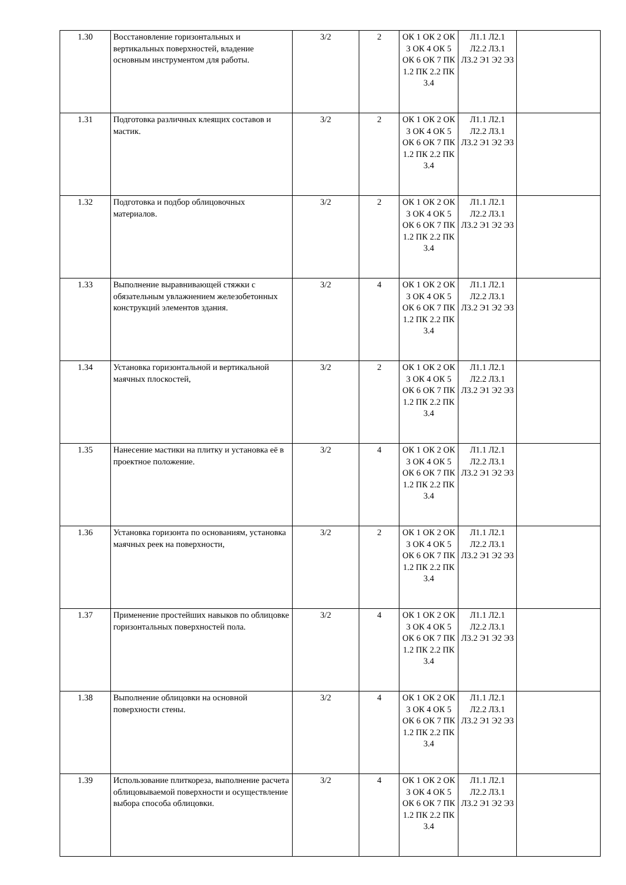| 1.30 | Восстановление горизонтальных и вертикальных поверхностей, владение основным инструментом для работы. | 3/2 | 2 | ОК 1 ОК 2 ОК 3 ОК 4 ОК 5 ОК 6 ОК 7 ПК 1.2 ПК 2.2 ПК 3.4 | Л1.1 Л2.1 Л2.2 Л3.1 Л3.2 Э1 Э2 Э3 | |
| 1.31 | Подготовка различных клеящих составов и мастик. | 3/2 | 2 | ОК 1 ОК 2 ОК 3 ОК 4 ОК 5 ОК 6 ОК 7 ПК 1.2 ПК 2.2 ПК 3.4 | Л1.1 Л2.1 Л2.2 Л3.1 Л3.2 Э1 Э2 Э3 | |
| 1.32 | Подготовка и подбор облицовочных материалов. | 3/2 | 2 | ОК 1 ОК 2 ОК 3 ОК 4 ОК 5 ОК 6 ОК 7 ПК 1.2 ПК 2.2 ПК 3.4 | Л1.1 Л2.1 Л2.2 Л3.1 Л3.2 Э1 Э2 Э3 | |
| 1.33 | Выполнение выравнивающей стяжки с обязательным увлажнением железобетонных конструкций элементов здания. | 3/2 | 4 | ОК 1 ОК 2 ОК 3 ОК 4 ОК 5 ОК 6 ОК 7 ПК 1.2 ПК 2.2 ПК 3.4 | Л1.1 Л2.1 Л2.2 Л3.1 Л3.2 Э1 Э2 Э3 | |
| 1.34 | Установка горизонтальной и вертикальной маячных плоскостей, | 3/2 | 2 | ОК 1 ОК 2 ОК 3 ОК 4 ОК 5 ОК 6 ОК 7 ПК 1.2 ПК 2.2 ПК 3.4 | Л1.1 Л2.1 Л2.2 Л3.1 Л3.2 Э1 Э2 Э3 | |
| 1.35 | Нанесение мастики на плитку и установка её в проектное положение. | 3/2 | 4 | ОК 1 ОК 2 ОК 3 ОК 4 ОК 5 ОК 6 ОК 7 ПК 1.2 ПК 2.2 ПК 3.4 | Л1.1 Л2.1 Л2.2 Л3.1 Л3.2 Э1 Э2 Э3 | |
| 1.36 | Установка горизонта по основаниям, установка маячных реек на поверхности, | 3/2 | 2 | ОК 1 ОК 2 ОК 3 ОК 4 ОК 5 ОК 6 ОК 7 ПК 1.2 ПК 2.2 ПК 3.4 | Л1.1 Л2.1 Л2.2 Л3.1 Л3.2 Э1 Э2 Э3 | |
| 1.37 | Применение простейших навыков по облицовке горизонтальных поверхностей пола. | 3/2 | 4 | ОК 1 ОК 2 ОК 3 ОК 4 ОК 5 ОК 6 ОК 7 ПК 1.2 ПК 2.2 ПК 3.4 | Л1.1 Л2.1 Л2.2 Л3.1 Л3.2 Э1 Э2 Э3 | |
| 1.38 | Выполнение облицовки на основной поверхности стены. | 3/2 | 4 | ОК 1 ОК 2 ОК 3 ОК 4 ОК 5 ОК 6 ОК 7 ПК 1.2 ПК 2.2 ПК 3.4 | Л1.1 Л2.1 Л2.2 Л3.1 Л3.2 Э1 Э2 Э3 | |
| 1.39 | Использование плиткореза, выполнение расчета облицовываемой поверхности и осуществление выбора способа облицовки. | 3/2 | 4 | ОК 1 ОК 2 ОК 3 ОК 4 ОК 5 ОК 6 ОК 7 ПК 1.2 ПК 2.2 ПК 3.4 | Л1.1 Л2.1 Л2.2 Л3.1 Л3.2 Э1 Э2 Э3 | |